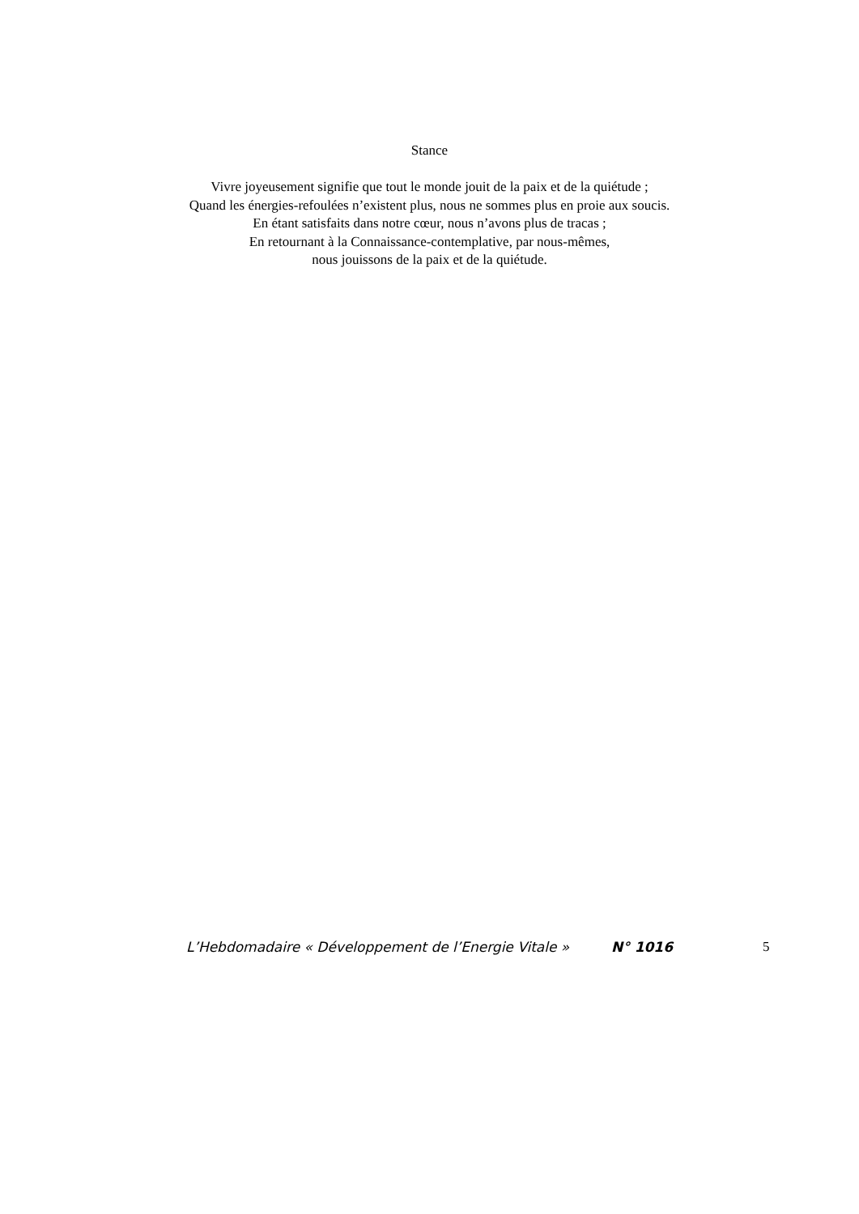Stance
Vivre joyeusement signifie que tout le monde jouit de la paix et de la quiétude ;
Quand les énergies-refoulées n’existent plus, nous ne sommes plus en proie aux soucis.
En étant satisfaits dans notre cœur, nous n’avons plus de tracas ;
En retournant à la Connaissance-contemplative, par nous-mêmes,
nous jouissons de la paix et de la quiétude.
L’Hebdomadaire « Développement de l’Energie Vitale » N° 1016 5